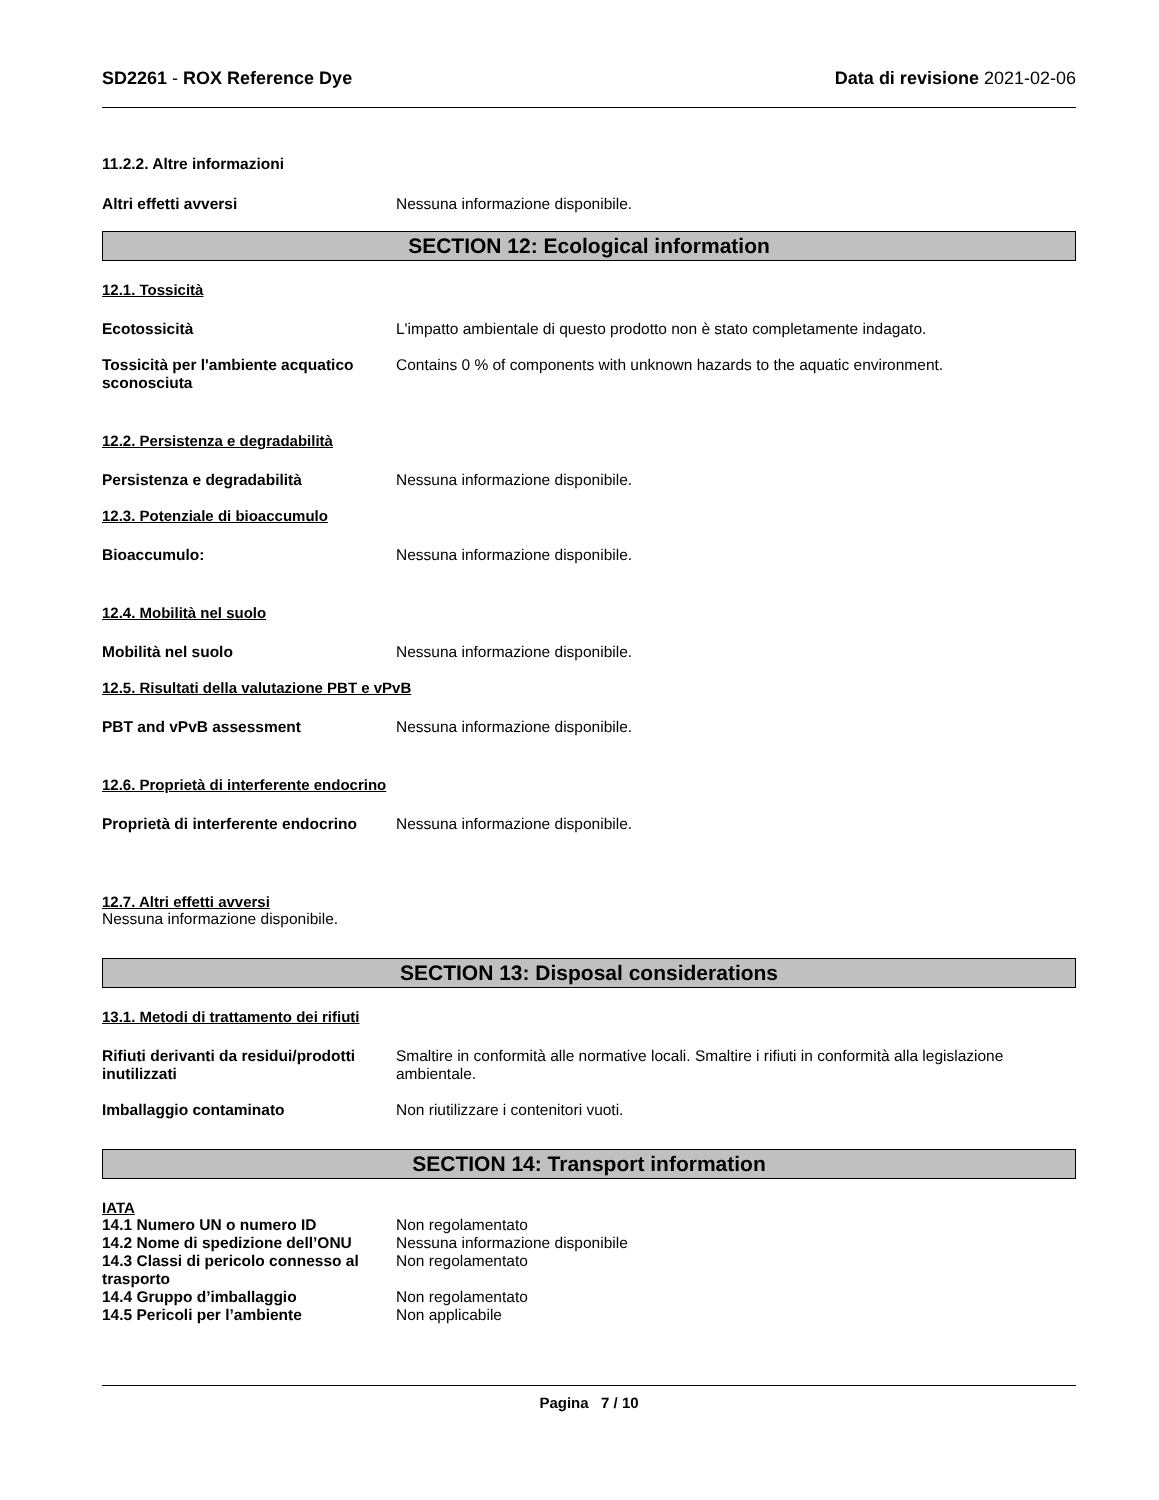SD2261 - ROX Reference Dye Data di revisione 2021-02-06
11.2.2. Altre informazioni
Altri effetti avversi Nessuna informazione disponibile.
SECTION 12: Ecological information
12.1. Tossicità
Ecotossicità L'impatto ambientale di questo prodotto non è stato completamente indagato.
Tossicità per l'ambiente acquatico sconosciuta
Contains 0 % of components with unknown hazards to the aquatic environment.
12.2. Persistenza e degradabilità
Persistenza e degradabilità Nessuna informazione disponibile.
12.3. Potenziale di bioaccumulo
Bioaccumulo: Nessuna informazione disponibile.
12.4. Mobilità nel suolo
Mobilità nel suolo Nessuna informazione disponibile.
12.5. Risultati della valutazione PBT e vPvB
PBT and vPvB assessment Nessuna informazione disponibile.
12.6. Proprietà di interferente endocrino
Proprietà di interferente endocrino
Nessuna informazione disponibile.
12.7. Altri effetti avversi
Nessuna informazione disponibile.
SECTION 13: Disposal considerations
13.1. Metodi di trattamento dei rifiuti
Rifiuti derivanti da residui/prodotti inutilizzati
Smaltire in conformità alle normative locali. Smaltire i rifiuti in conformità alla legislazione ambientale.
Imballaggio contaminato Non riutilizzare i contenitori vuoti.
SECTION 14: Transport information
IATA
14.1 Numero UN o numero ID Non regolamentato
14.2 Nome di spedizione dell’ONU
Nessuna informazione disponibile
14.3 Classi di pericolo connesso al trasporto
Non regolamentato
14.4 Gruppo d’imballaggio Non regolamentato
14.5 Pericoli per l’ambiente Non applicabile
Pagina 7 / 10